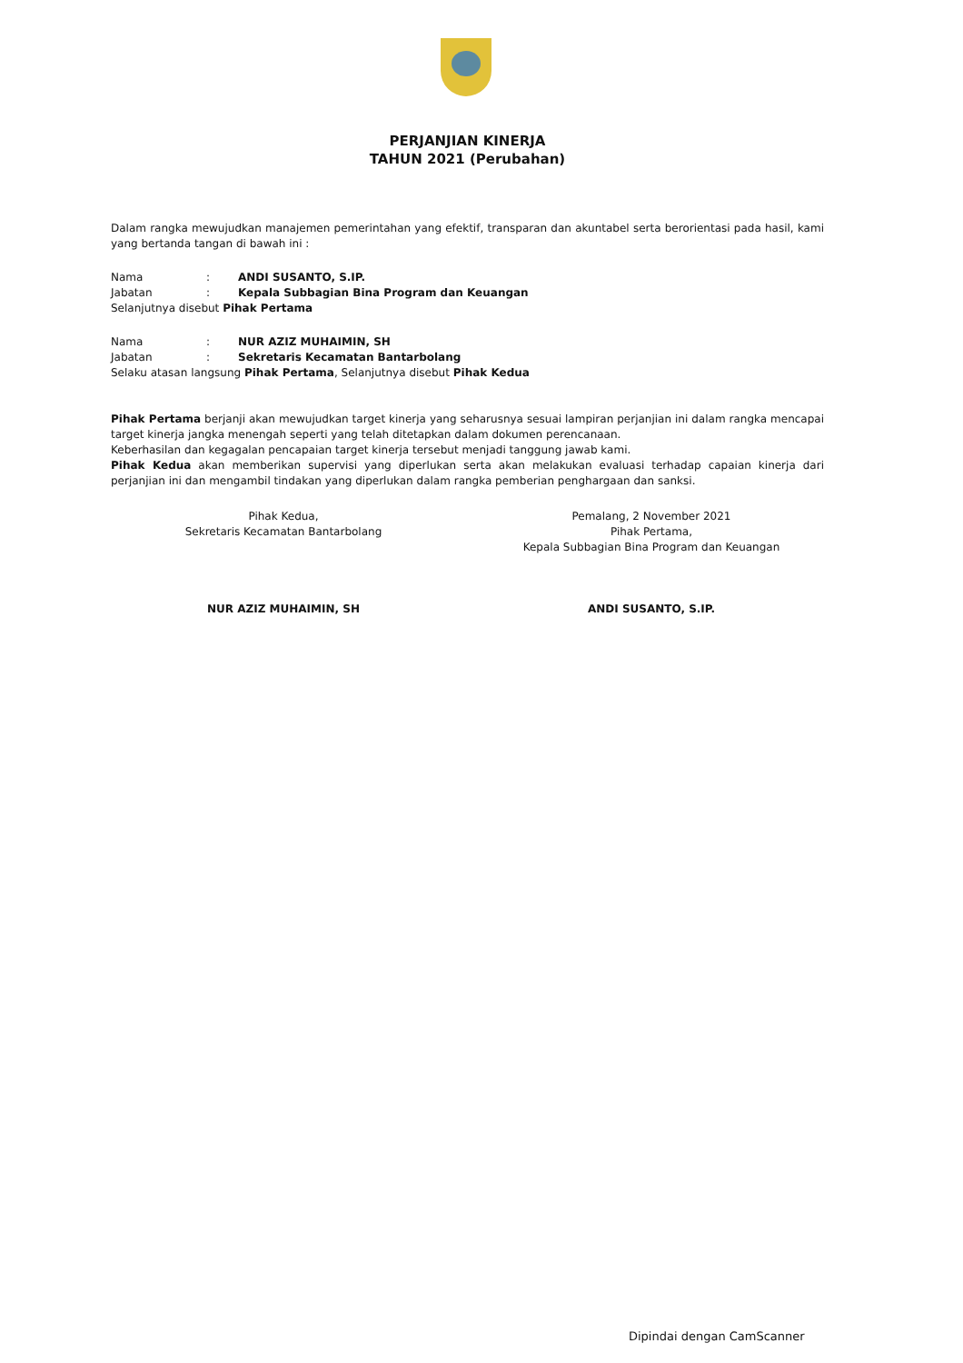PERJANJIAN KINERJA
TAHUN 2021 (Perubahan)
Dalam rangka mewujudkan manajemen pemerintahan yang efektif, transparan dan akuntabel serta berorientasi pada hasil, kami yang bertanda tangan di bawah ini :
Nama: ANDI SUSANTO, S.IP.
Jabatan: Kepala Subbagian Bina Program dan Keuangan
Selanjutnya disebut Pihak Pertama
Nama: NUR AZIZ MUHAIMIN, SH
Jabatan: Sekretaris Kecamatan Bantarbolang
Selaku atasan langsung Pihak Pertama, Selanjutnya disebut Pihak Kedua
Pihak Pertama berjanji akan mewujudkan target kinerja yang seharusnya sesuai lampiran perjanjian ini dalam rangka mencapai target kinerja jangka menengah seperti yang telah ditetapkan dalam dokumen perencanaan.
Keberhasilan dan kegagalan pencapaian target kinerja tersebut menjadi tanggung jawab kami.
Pihak Kedua akan memberikan supervisi yang diperlukan serta akan melakukan evaluasi terhadap capaian kinerja dari perjanjian ini dan mengambil tindakan yang diperlukan dalam rangka pemberian penghargaan dan sanksi.
Pihak Kedua,
Sekretaris Kecamatan Bantarbolang
NUR AZIZ MUHAIMIN, SH
Pemalang, 2 November 2021
Pihak Pertama,
Kepala Subbagian Bina Program dan Keuangan
ANDI SUSANTO, S.IP.
Dipindai dengan CamScanner